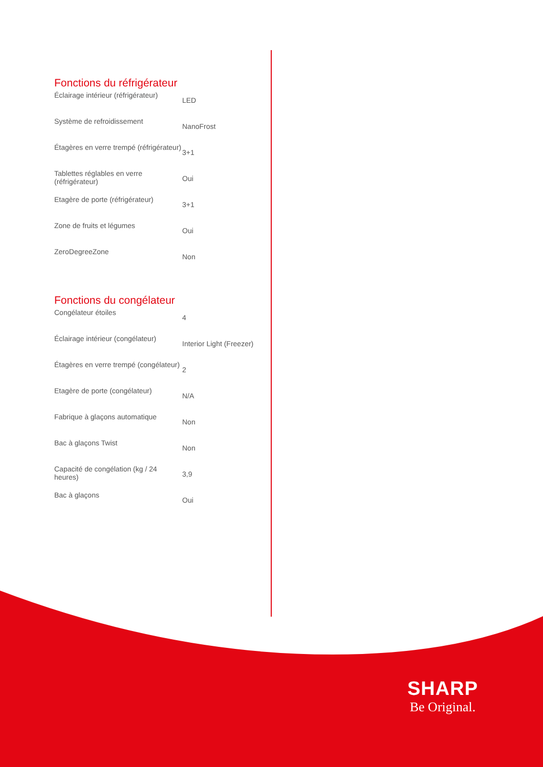Fonctions du réfrigérateur
| Éclairage intérieur (réfrigérateur) | LED |
| Système de refroidissement | NanoFrost |
| Étagères en verre trempé (réfrigérateur) | 3+1 |
| Tablettes réglables en verre (réfrigérateur) | Oui |
| Etagère de porte (réfrigérateur) | 3+1 |
| Zone de fruits et légumes | Oui |
| ZeroDegreeZone | Non |
Fonctions du congélateur
| Congélateur étoiles | 4 |
| Éclairage intérieur (congélateur) | Interior Light (Freezer) |
| Étagères en verre trempé (congélateur) | 2 |
| Etagère de porte (congélateur) | N/A |
| Fabrique à glaçons automatique | Non |
| Bac à glaçons Twist | Non |
| Capacité de congélation (kg / 24 heures) | 3,9 |
| Bac à glaçons | Oui |
SHARP
Be Original.